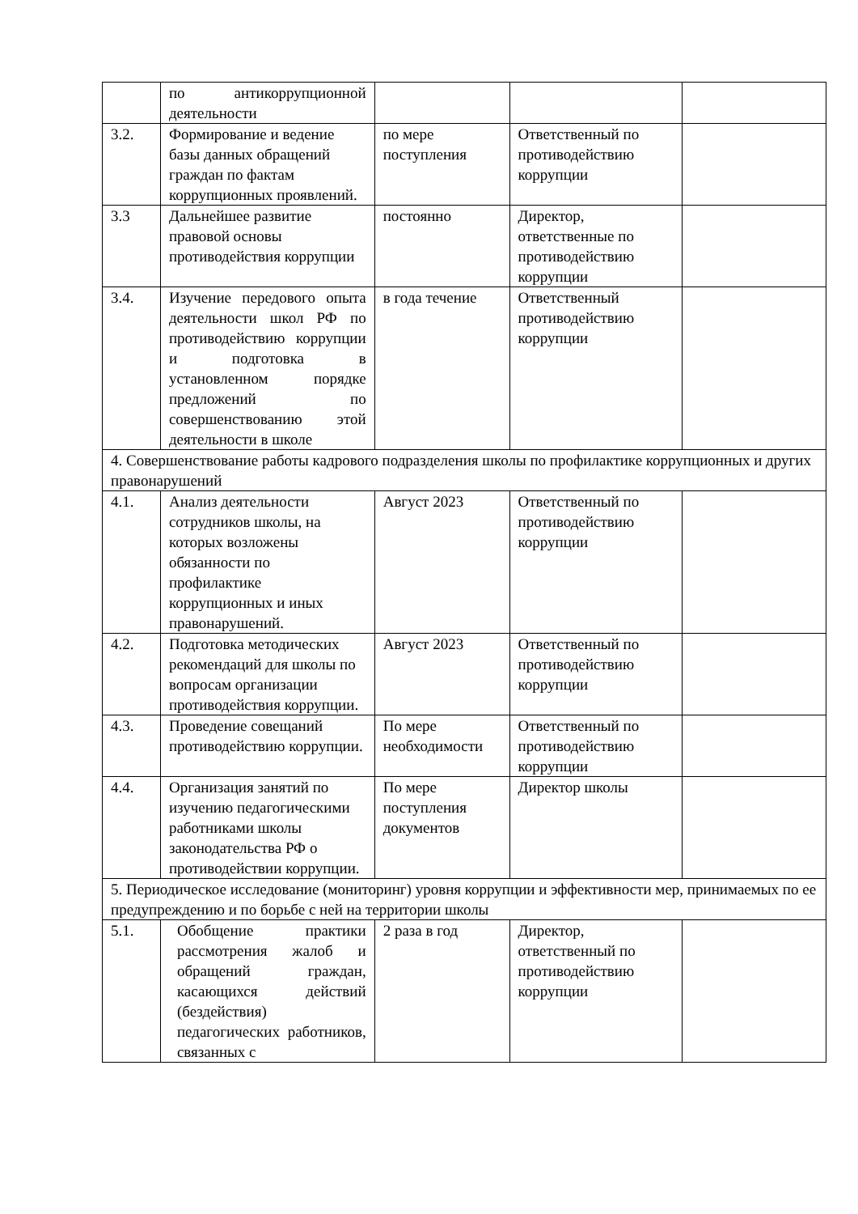| | по антикоррупционной деятельности | | | |
| 3.2. | Формирование и ведение базы данных обращений граждан по фактам коррупционных проявлений. | по мере поступления | Ответственный по противодействию коррупции | |
| 3.3 | Дальнейшее развитие правовой основы противодействия коррупции | постоянно | Директор, ответственные по противодействию коррупции | |
| 3.4. | Изучение передового опыта деятельности школ РФ по противодействию коррупции и подготовка в установленном порядке предложений по совершенствованию этой деятельности в школе | в года течение | Ответственный противодействию коррупции | |
| 4. Совершенствование работы кадрового подразделения школы по профилактике коррупционных и других правонарушений | | | | |
| 4.1. | Анализ деятельности сотрудников школы, на которых возложены обязанности по профилактике коррупционных и иных правонарушений. | Август 2023 | Ответственный по противодействию коррупции | |
| 4.2. | Подготовка методических рекомендаций для школы по вопросам организации противодействия коррупции. | Август 2023 | Ответственный по противодействию коррупции | |
| 4.3. | Проведение совещаний противодействию коррупции. | По мере необходимости | Ответственный по противодействию коррупции | |
| 4.4. | Организация занятий по изучению педагогическими работниками школы законодательства РФ о противодействии коррупции. | По мере поступления документов | Директор школы | |
| 5. Периодическое исследование (мониторинг) уровня коррупции и эффективности мер, принимаемых по ее предупреждению и по борьбе с ней на территории школы | | | | |
| 5.1. | Обобщение практики рассмотрения жалоб и обращений граждан, касающихся действий (бездействия) педагогических работников, связанных с | 2 раза в год | Директор, ответственный по противодействию коррупции | |